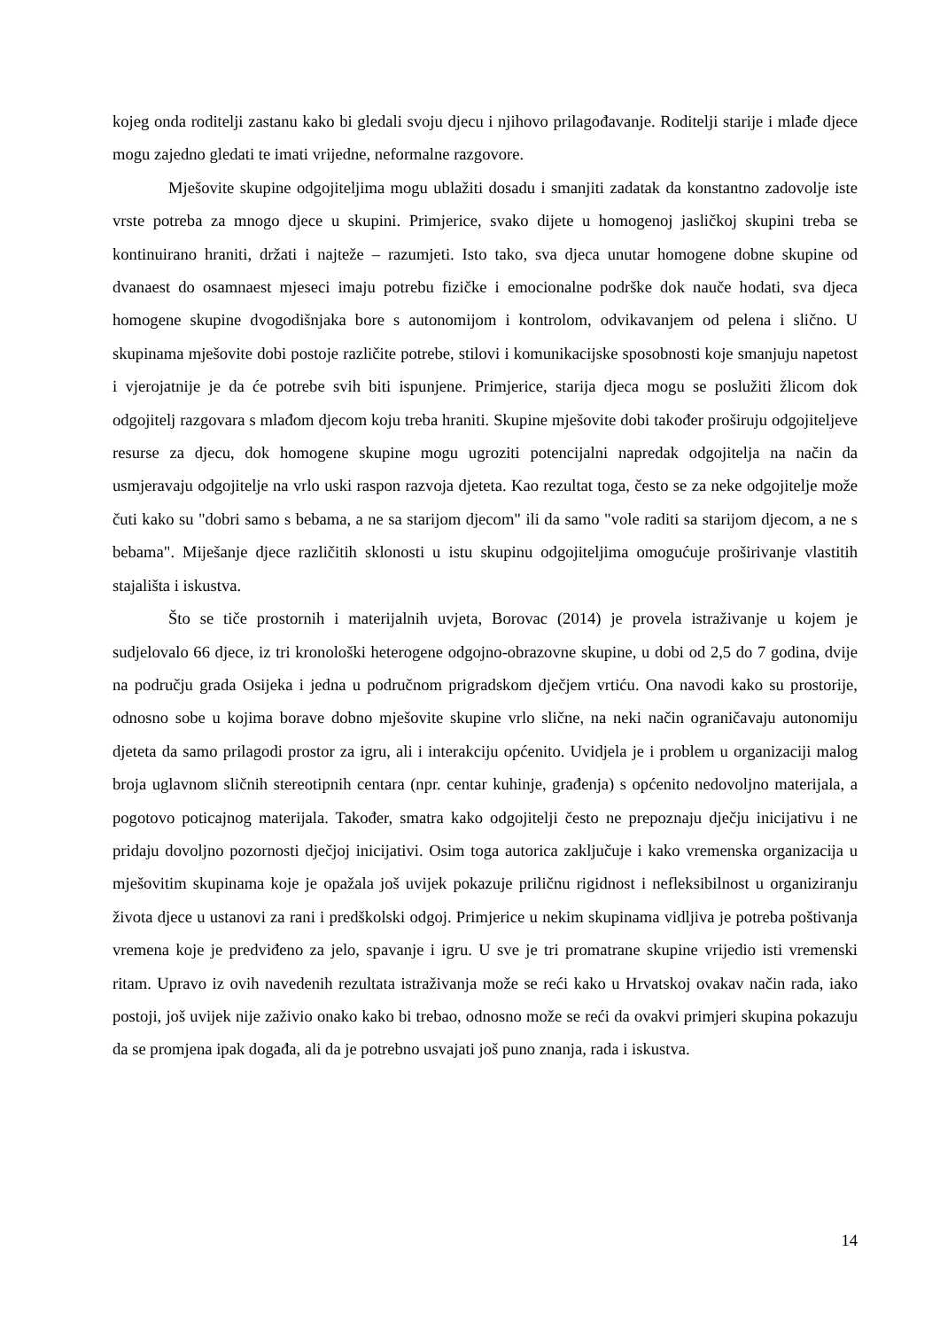kojeg onda roditelji zastanu kako bi gledali svoju djecu i njihovo prilagođavanje. Roditelji starije i mlađe djece mogu zajedno gledati te imati vrijedne, neformalne razgovore.
Mješovite skupine odgojiteljima mogu ublažiti dosadu i smanjiti zadatak da konstantno zadovolje iste vrste potreba za mnogo djece u skupini. Primjerice, svako dijete u homogenoj jasličkoj skupini treba se kontinuirano hraniti, držati i najteže – razumjeti. Isto tako, sva djeca unutar homogene dobne skupine od dvanaest do osamnaest mjeseci imaju potrebu fizičke i emocionalne podrške dok nauče hodati, sva djeca homogene skupine dvogodišnjaka bore s autonomijom i kontrolom, odvikavanjem od pelena i slično. U skupinama mješovite dobi postoje različite potrebe, stilovi i komunikacijske sposobnosti koje smanjuju napetost i vjerojatnije je da će potrebe svih biti ispunjene. Primjerice, starija djeca mogu se poslužiti žlicom dok odgojitelj razgovara s mlađom djecom koju treba hraniti. Skupine mješovite dobi također proširuju odgojiteljeve resurse za djecu, dok homogene skupine mogu ugroziti potencijalni napredak odgojitelja na način da usmjeravaju odgojitelje na vrlo uski raspon razvoja djeteta. Kao rezultat toga, često se za neke odgojitelje može čuti kako su "dobri samo s bebama, a ne sa starijom djecom" ili da samo "vole raditi sa starijom djecom, a ne s bebama". Miješanje djece različitih sklonosti u istu skupinu odgojiteljima omogućuje proširivanje vlastitih stajališta i iskustva.
Što se tiče prostornih i materijalnih uvjeta, Borovac (2014) je provela istraživanje u kojem je sudjelovalo 66 djece, iz tri kronološki heterogene odgojno-obrazovne skupine, u dobi od 2,5 do 7 godina, dvije na području grada Osijeka i jedna u područnom prigradskom dječjem vrtiću. Ona navodi kako su prostorije, odnosno sobe u kojima borave dobno mješovite skupine vrlo slične, na neki način ograničavaju autonomiju djeteta da samo prilagodi prostor za igru, ali i interakciju općenito. Uvidjela je i problem u organizaciji malog broja uglavnom sličnih stereotipnih centara (npr. centar kuhinje, građenja) s općenito nedovoljno materijala, a pogotovo poticajnog materijala. Također, smatra kako odgojitelji često ne prepoznaju dječju inicijativu i ne pridaju dovoljno pozornosti dječjoj inicijativi. Osim toga autorica zaključuje i kako vremenska organizacija u mješovitim skupinama koje je opažala još uvijek pokazuje priličnu rigidnost i nefleksibilnost u organiziranju života djece u ustanovi za rani i predškolski odgoj. Primjerice u nekim skupinama vidljiva je potreba poštivanja vremena koje je predviđeno za jelo, spavanje i igru. U sve je tri promatrane skupine vrijedio isti vremenski ritam. Upravo iz ovih navedenih rezultata istraživanja može se reći kako u Hrvatskoj ovakav način rada, iako postoji, još uvijek nije zaživio onako kako bi trebao, odnosno može se reći da ovakvi primjeri skupina pokazuju da se promjena ipak događa, ali da je potrebno usvajati još puno znanja, rada i iskustva.
14